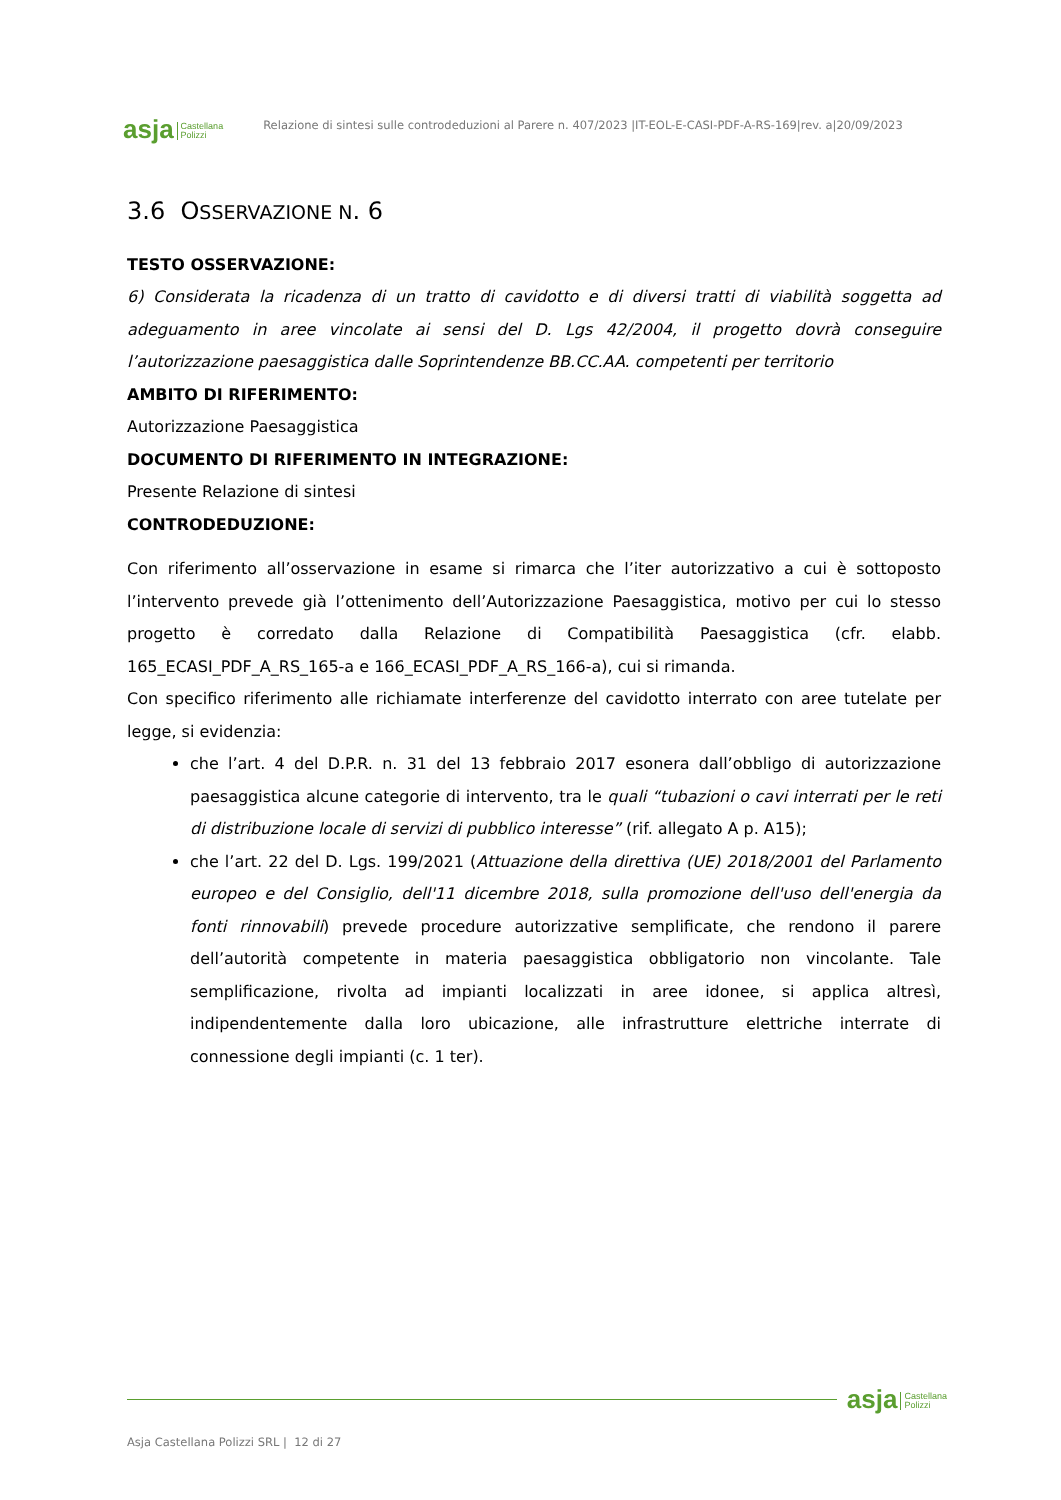asja Castellana
Polizzi
Relazione di sintesi sulle controdeduzioni al Parere n. 407/2023 |IT-EOL-E-CASI-PDF-A-RS-169|rev. a|20/09/2023
3.6 OSSERVAZIONE N. 6
TESTO OSSERVAZIONE:
6) Considerata la ricadenza di un tratto di cavidotto e di diversi tratti di viabilità soggetta ad adeguamento in aree vincolate ai sensi del D. Lgs 42/2004, il progetto dovrà conseguire l’autorizzazione paesaggistica dalle Soprintendenze BB.CC.AA. competenti per territorio
AMBITO DI RIFERIMENTO:
Autorizzazione Paesaggistica
DOCUMENTO DI RIFERIMENTO IN INTEGRAZIONE:
Presente Relazione di sintesi
CONTRODEDUZIONE:
Con riferimento all’osservazione in esame si rimarca che l’iter autorizzativo a cui è sottoposto l’intervento prevede già l’ottenimento dell’Autorizzazione Paesaggistica, motivo per cui lo stesso progetto è corredato dalla Relazione di Compatibilità Paesaggistica (cfr. elabb. 165_ECASI_PDF_A_RS_165-a e 166_ECASI_PDF_A_RS_166-a), cui si rimanda.
Con specifico riferimento alle richiamate interferenze del cavidotto interrato con aree tutelate per legge, si evidenzia:
che l’art. 4 del D.P.R. n. 31 del 13 febbraio 2017 esonera dall’obbligo di autorizzazione paesaggistica alcune categorie di intervento, tra le quali “tubazioni o cavi interrati per le reti di distribuzione locale di servizi di pubblico interesse” (rif. allegato A p. A15);
che l’art. 22 del D. Lgs. 199/2021 (Attuazione della direttiva (UE) 2018/2001 del Parlamento europeo e del Consiglio, dell'11 dicembre 2018, sulla promozione dell'uso dell'energia da fonti rinnovabili) prevede procedure autorizzative semplificate, che rendono il parere dell’autorità competente in materia paesaggistica obbligatorio non vincolante. Tale semplificazione, rivolta ad impianti localizzati in aree idonee, si applica altresì, indipendentemente dalla loro ubicazione, alle infrastrutture elettriche interrate di connessione degli impianti (c. 1 ter).
asja Castellana
Polizzi
Asja Castellana Polizzi SRL | 12 di 27